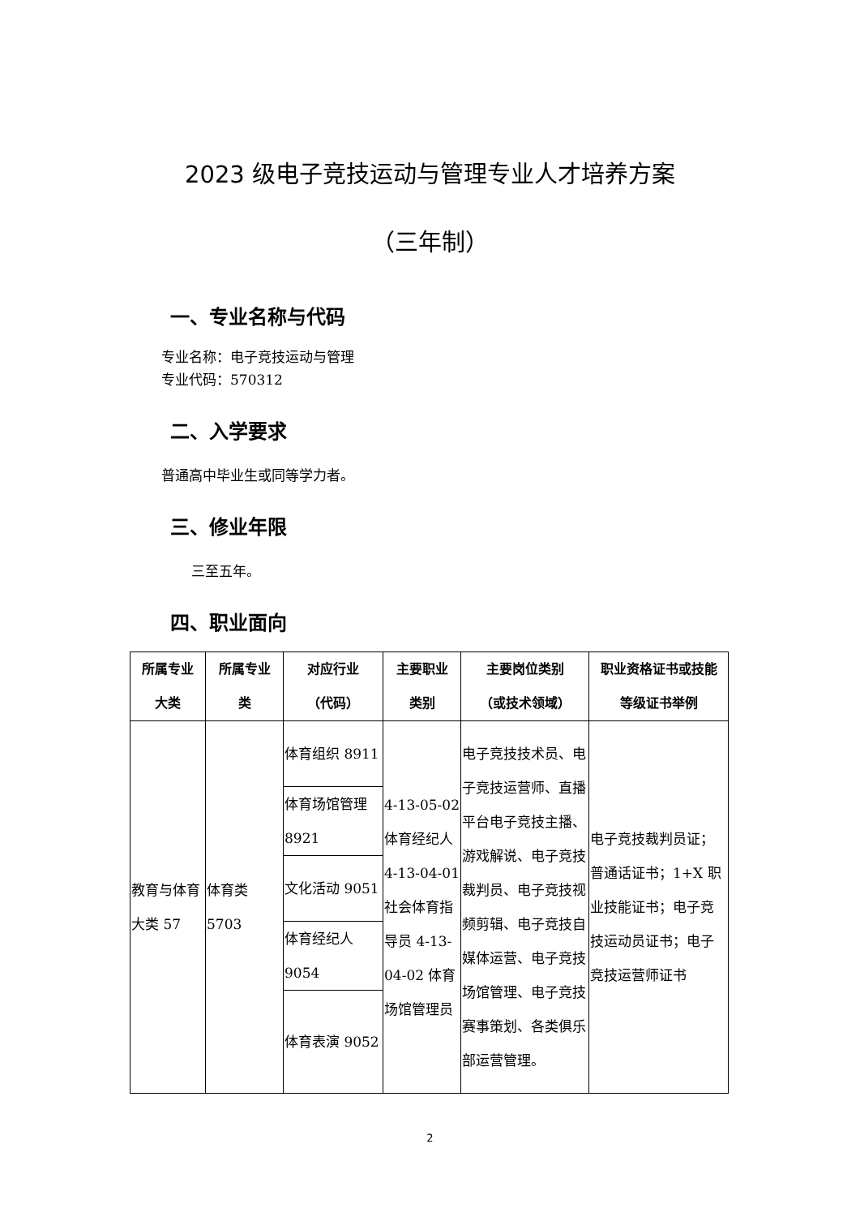2023 级电子竞技运动与管理专业人才培养方案
（三年制）
一、专业名称与代码
专业名称：电子竞技运动与管理
专业代码：570312
二、入学要求
普通高中毕业生或同等学力者。
三、修业年限
三至五年。
四、职业面向
| 所属专业 大类 | 所属专业 类 | 对应行业 （代码） | 主要职业 类别 | 主要岗位类别 （或技术领域） | 职业资格证书或技能 等级证书举例 |
| --- | --- | --- | --- | --- | --- |
| 教育与体育大类 57 | 体育类 5703 | 体育组织 8911 | 4-13-05-02 体育经纪人 4-13-04-01 社会体育指导员 4-13-04-02 体育场馆管理员 | 电子竞技技术员、电子竞技运营师、直播平台电子竞技主播、游戏解说、电子竞技裁判员、电子竞技视频剪辑、电子竞技自媒体运营、电子竞技场馆管理、电子竞技赛事策划、各类俱乐部运营管理。 | 电子竞技裁判员证；普通话证书；1+X 职业技能证书；电子竞技运动员证书；电子竞技运营师证书 |
| | | 体育场馆管理 8921 | | | |
| | | 文化活动 9051 | | | |
| | | 体育经纪人 9054 | | | |
| | | 体育表演 9052 | | | |
2